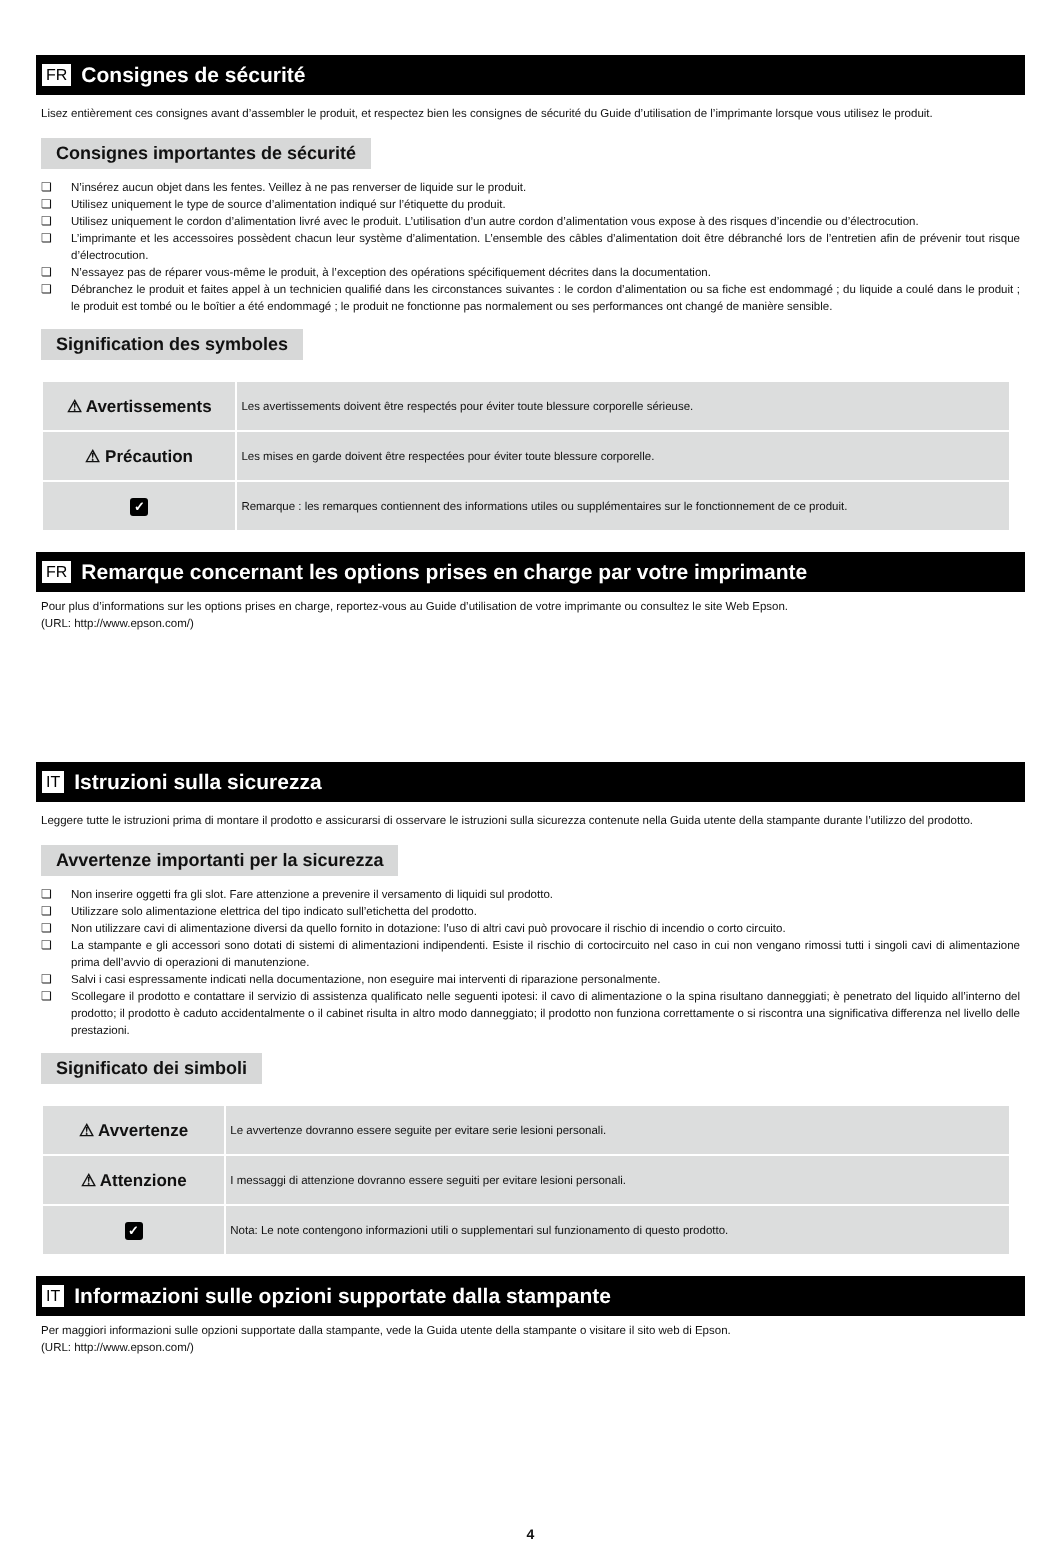FR Consignes de sécurité
Lisez entièrement ces consignes avant d’assembler le produit, et respectez bien les consignes de sécurité du Guide d’utilisation de l’imprimante lorsque vous utilisez le produit.
Consignes importantes de sécurité
❏ N’insérez aucun objet dans les fentes. Veillez à ne pas renverser de liquide sur le produit.
❏ Utilisez uniquement le type de source d’alimentation indiqué sur l’étiquette du produit.
❏ Utilisez uniquement le cordon d’alimentation livré avec le produit. L’utilisation d’un autre cordon d’alimentation vous expose à des risques d’incendie ou d’électrocution.
❏ L’imprimante et les accessoires possèdent chacun leur système d’alimentation. L’ensemble des câbles d’alimentation doit être débranché lors de l’entretien afin de prévenir tout risque d’électrocution.
❏ N’essayez pas de réparer vous-même le produit, à l’exception des opérations spécifiquement décrites dans la documentation.
❏ Débranchez le produit et faites appel à un technicien qualifié dans les circonstances suivantes : le cordon d’alimentation ou sa fiche est endommagé ; du liquide a coulé dans le produit ; le produit est tombé ou le boîtier a été endommagé ; le produit ne fonctionne pas normalement ou ses performances ont changé de manière sensible.
Signification des symboles
| ⚠ Avertissements | Les avertissements doivent être respectés pour éviter toute blessure corporelle sérieuse. |
| ⚠ Précaution | Les mises en garde doivent être respectées pour éviter toute blessure corporelle. |
| ✓ | Remarque : les remarques contiennent des informations utiles ou supplémentaires sur le fonctionnement de ce produit. |
FR Remarque concernant les options prises en charge par votre imprimante
Pour plus d’informations sur les options prises en charge, reportez-vous au Guide d’utilisation de votre imprimante ou consultez le site Web Epson.
(URL: http://www.epson.com/)
IT Istruzioni sulla sicurezza
Leggere tutte le istruzioni prima di montare il prodotto e assicurarsi di osservare le istruzioni sulla sicurezza contenute nella Guida utente della stampante durante l’utilizzo del prodotto.
Avvertenze importanti per la sicurezza
❏ Non inserire oggetti fra gli slot. Fare attenzione a prevenire il versamento di liquidi sul prodotto.
❏ Utilizzare solo alimentazione elettrica del tipo indicato sull’etichetta del prodotto.
❏ Non utilizzare cavi di alimentazione diversi da quello fornito in dotazione: l’uso di altri cavi può provocare il rischio di incendio o corto circuito.
❏ La stampante e gli accessori sono dotati di sistemi di alimentazioni indipendenti. Esiste il rischio di cortocircuito nel caso in cui non vengano rimossi tutti i singoli cavi di alimentazione prima dell’avvio di operazioni di manutenzione.
❏ Salvi i casi espressamente indicati nella documentazione, non eseguire mai interventi di riparazione personalmente.
❏ Scollegare il prodotto e contattare il servizio di assistenza qualificato nelle seguenti ipotesi: il cavo di alimentazione o la spina risultano danneggiati; è penetrato del liquido all’interno del prodotto; il prodotto è caduto accidentalmente o il cabinet risulta in altro modo danneggiato; il prodotto non funziona correttamente o si riscontra una significativa differenza nel livello delle prestazioni.
Significato dei simboli
| ⚠ Avvertenze | Le avvertenze dovranno essere seguite per evitare serie lesioni personali. |
| ⚠ Attenzione | I messaggi di attenzione dovranno essere seguiti per evitare lesioni personali. |
| ✓ | Nota: Le note contengono informazioni utili o supplementari sul funzionamento di questo prodotto. |
IT Informazioni sulle opzioni supportate dalla stampante
Per maggiori informazioni sulle opzioni supportate dalla stampante, vede la Guida utente della stampante o visitare il sito web di Epson.
(URL: http://www.epson.com/)
4